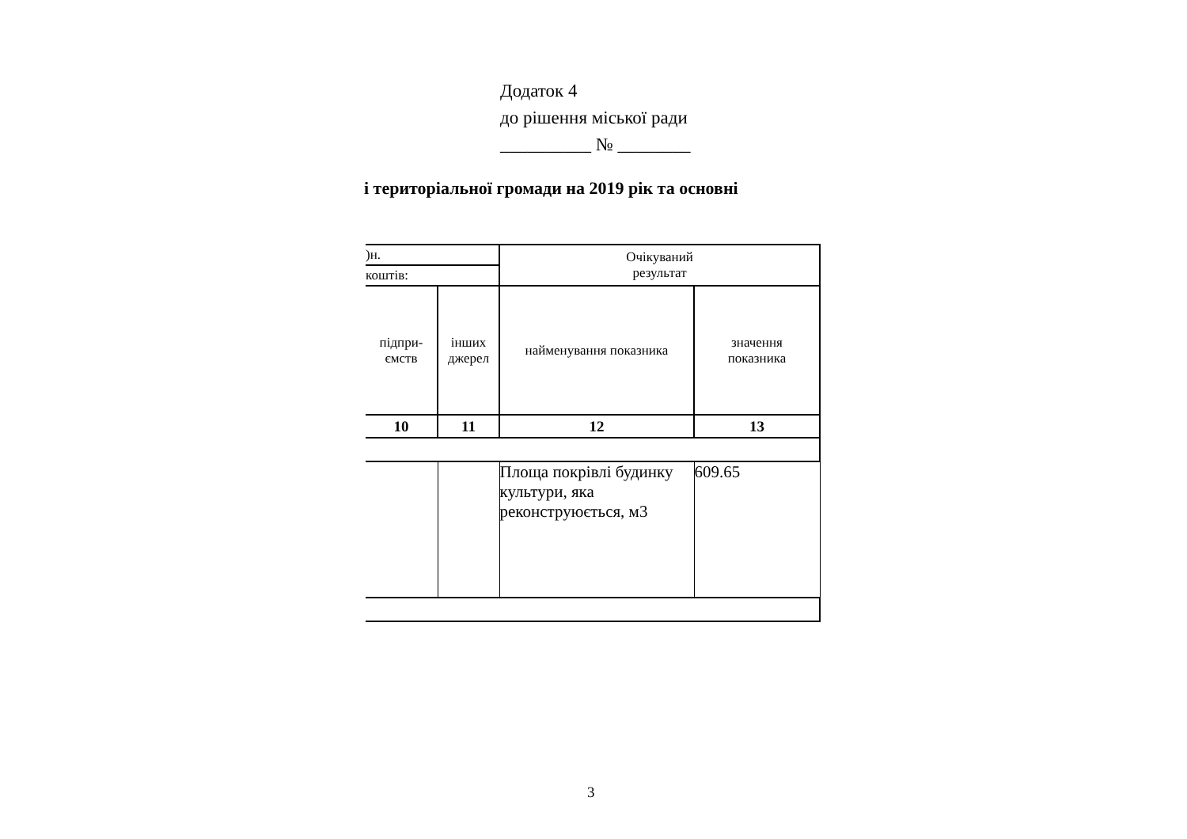Додаток 4
до рішення міської ради
__________ № ________
і територіальної громади на 2019 рік та основні
| )н. | | Очікуваний результат | |
| коштів: | | | |
| підпри- ємств | інших джерел | найменування показника | значення показника |
| 10 | 11 | 12 | 13 |
| | | Площа покрівлі будинку культури, яка реконструюється, м3 | 609.65 |
3